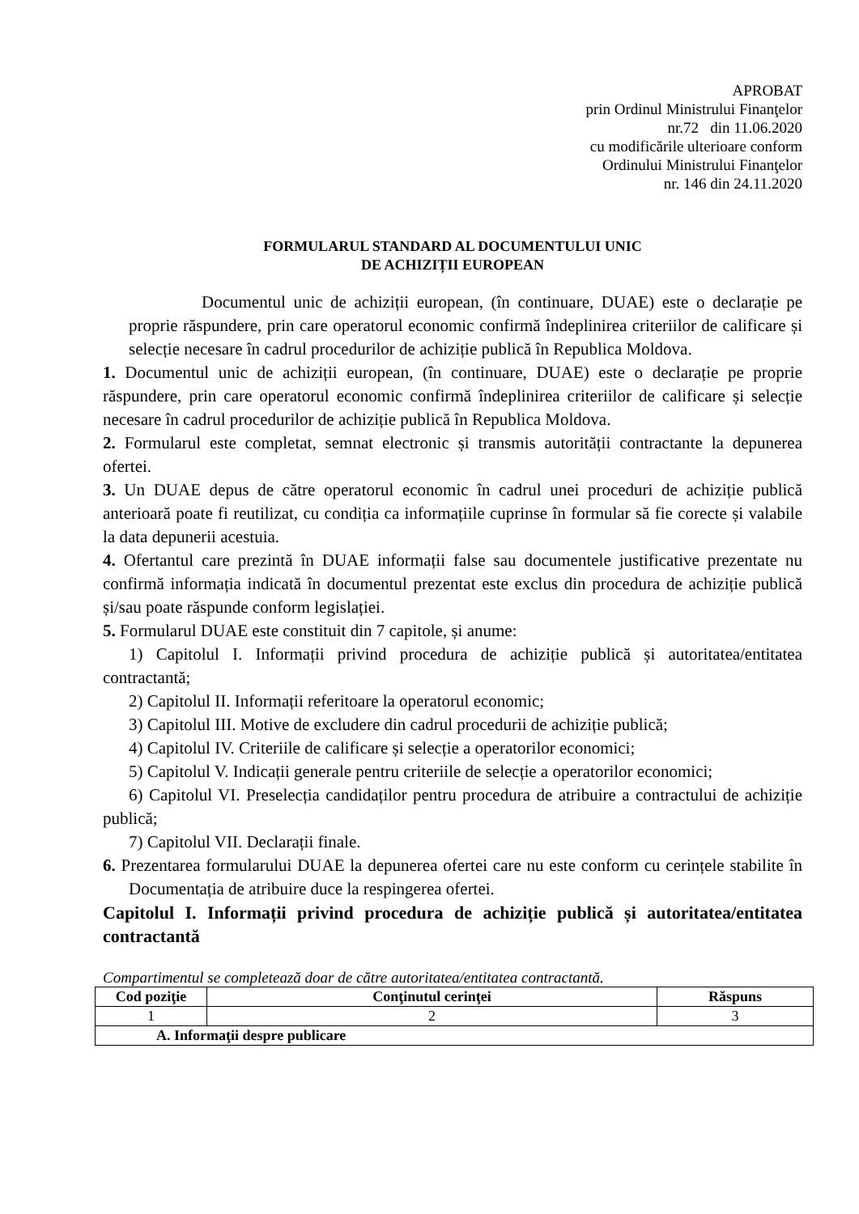APROBAT
prin Ordinul Ministrului Finanţelor
nr.72 din 11.06.2020
cu modificările ulterioare conform
Ordinului Ministrului Finanţelor
nr. 146 din 24.11.2020
FORMULARUL STANDARD AL DOCUMENTULUI UNIC
DE ACHIZIȚII EUROPEAN
Documentul unic de achiziții european, (în continuare, DUAE) este o declarație pe proprie răspundere, prin care operatorul economic confirmă îndeplinirea criteriilor de calificare și selecție necesare în cadrul procedurilor de achiziție publică în Republica Moldova.
1. Documentul unic de achiziții european, (în continuare, DUAE) este o declarație pe proprie răspundere, prin care operatorul economic confirmă îndeplinirea criteriilor de calificare și selecție necesare în cadrul procedurilor de achiziție publică în Republica Moldova.
2. Formularul este completat, semnat electronic și transmis autorității contractante la depunerea ofertei.
3. Un DUAE depus de către operatorul economic în cadrul unei proceduri de achiziție publică anterioară poate fi reutilizat, cu condiția ca informațiile cuprinse în formular să fie corecte și valabile la data depunerii acestuia.
4. Ofertantul care prezintă în DUAE informații false sau documentele justificative prezentate nu confirmă informația indicată în documentul prezentat este exclus din procedura de achiziție publică și/sau poate răspunde conform legislației.
5. Formularul DUAE este constituit din 7 capitole, și anume:
1) Capitolul I. Informații privind procedura de achiziție publică și autoritatea/entitatea contractantă;
2) Capitolul II. Informații referitoare la operatorul economic;
3) Capitolul III. Motive de excludere din cadrul procedurii de achiziție publică;
4) Capitolul IV. Criteriile de calificare și selecție a operatorilor economici;
5) Capitolul V. Indicații generale pentru criteriile de selecție a operatorilor economici;
6) Capitolul VI. Preselecția candidaților pentru procedura de atribuire a contractului de achiziție publică;
7) Capitolul VII. Declarații finale.
6. Prezentarea formularului DUAE la depunerea ofertei care nu este conform cu cerințele stabilite în Documentația de atribuire duce la respingerea ofertei.
Capitolul I. Informații privind procedura de achiziție publică și autoritatea/entitatea contractantă
Compartimentul se completează doar de către autoritatea/entitatea contractantă.
| Cod poziţie | Conţinutul cerinţei | Răspuns |
| --- | --- | --- |
| 1 | 2 | 3 |
| A. Informaţii despre publicare | | |